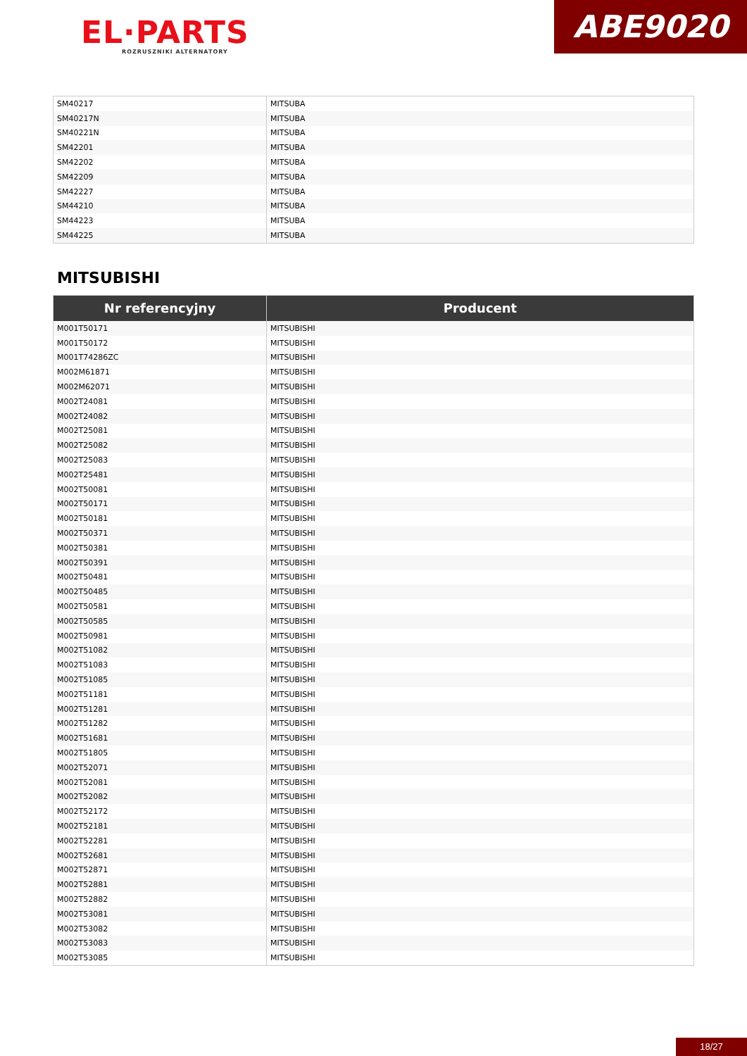EL·PARTS
ROZRUSZNIKI ALTERNATORY
ABE9020
| SM40217 | MITSUBA |
| SM40217N | MITSUBA |
| SM40221N | MITSUBA |
| SM42201 | MITSUBA |
| SM42202 | MITSUBA |
| SM42209 | MITSUBA |
| SM42227 | MITSUBA |
| SM44210 | MITSUBA |
| SM44223 | MITSUBA |
| SM44225 | MITSUBA |
MITSUBISHI
| Nr referencyjny | Producent |
| --- | --- |
| M001T50171 | MITSUBISHI |
| M001T50172 | MITSUBISHI |
| M001T74286ZC | MITSUBISHI |
| M002M61871 | MITSUBISHI |
| M002M62071 | MITSUBISHI |
| M002T24081 | MITSUBISHI |
| M002T24082 | MITSUBISHI |
| M002T25081 | MITSUBISHI |
| M002T25082 | MITSUBISHI |
| M002T25083 | MITSUBISHI |
| M002T25481 | MITSUBISHI |
| M002T50081 | MITSUBISHI |
| M002T50171 | MITSUBISHI |
| M002T50181 | MITSUBISHI |
| M002T50371 | MITSUBISHI |
| M002T50381 | MITSUBISHI |
| M002T50391 | MITSUBISHI |
| M002T50481 | MITSUBISHI |
| M002T50485 | MITSUBISHI |
| M002T50581 | MITSUBISHI |
| M002T50585 | MITSUBISHI |
| M002T50981 | MITSUBISHI |
| M002T51082 | MITSUBISHI |
| M002T51083 | MITSUBISHI |
| M002T51085 | MITSUBISHI |
| M002T51181 | MITSUBISHI |
| M002T51281 | MITSUBISHI |
| M002T51282 | MITSUBISHI |
| M002T51681 | MITSUBISHI |
| M002T51805 | MITSUBISHI |
| M002T52071 | MITSUBISHI |
| M002T52081 | MITSUBISHI |
| M002T52082 | MITSUBISHI |
| M002T52172 | MITSUBISHI |
| M002T52181 | MITSUBISHI |
| M002T52281 | MITSUBISHI |
| M002T52681 | MITSUBISHI |
| M002T52871 | MITSUBISHI |
| M002T52881 | MITSUBISHI |
| M002T52882 | MITSUBISHI |
| M002T53081 | MITSUBISHI |
| M002T53082 | MITSUBISHI |
| M002T53083 | MITSUBISHI |
| M002T53085 | MITSUBISHI |
18/27